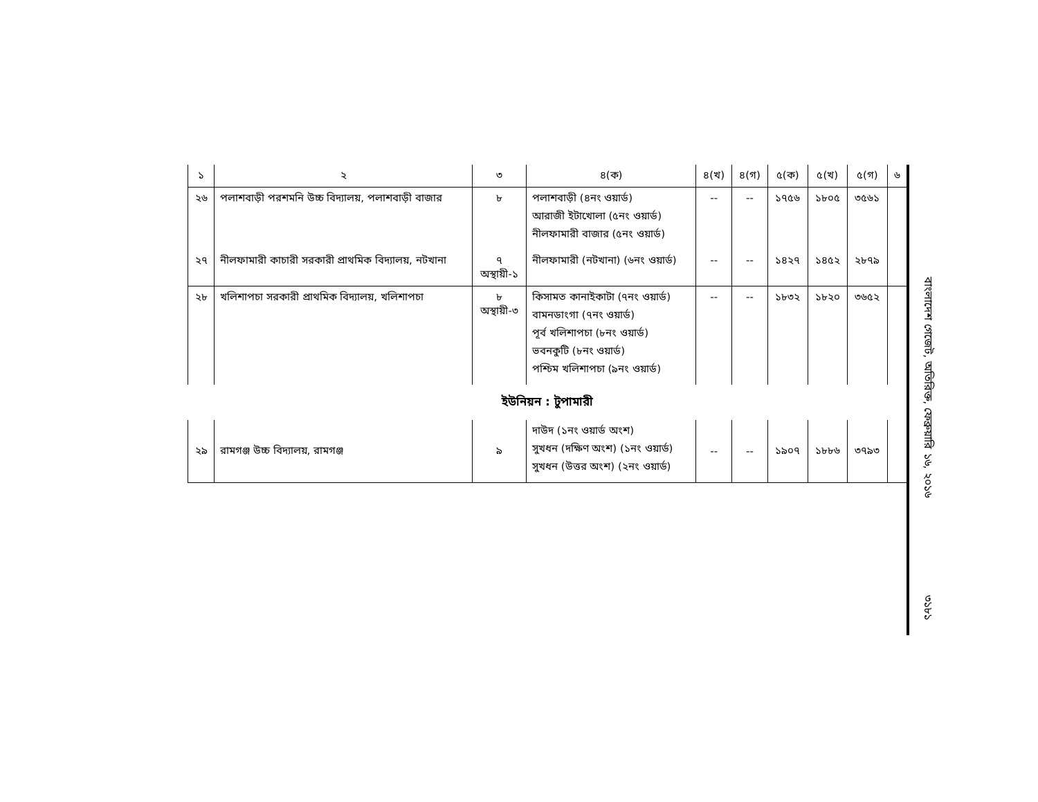| ১ | ২ | ৩ | ৪(ক) | ৪(খ) | ৪(গ) | ৫(ক) | ৫(খ) | ৫(গ) | ৬ |
| --- | --- | --- | --- | --- | --- | --- | --- | --- | --- |
| ২৬ | পলাশবাড়ী পরশমনি উচ্চ বিদ্যালয়, পলাশবাড়ী বাজার | ৮ | পলাশবাড়ী (৪নং ওয়ার্ড) আরাজী ইটাখোলা (৫নং ওয়ার্ড) নীলফামারী বাজার (৫নং ওয়ার্ড) | -- | -- | ১৭৫৬ | ১৮০৫ | ৩৫৬১ | |
| ২৭ | নীলফামারী কাচারী সরকারী প্রাথমিক বিদ্যালয়, নটখানা | ৭ অস্থায়ী-১ | নীলফামারী (নটখানা) (৬নং ওয়ার্ড) | -- | -- | ১৪২৭ | ১৪৫২ | ২৮৭৯ | |
| ২৮ | খলিশাপচা সরকারী প্রাথমিক বিদ্যালয়, খলিশাপচা | ৮ অস্থায়ী-৩ | কিসামত কানাইকাটা (৭নং ওয়ার্ড) বামনডাংগা (৭নং ওয়ার্ড) পূর্ব খলিশাপচা (৮নং ওয়ার্ড) ভবনকুটি (৮নং ওয়ার্ড) পশ্চিম খলিশাপচা (৯নং ওয়ার্ড) | -- | -- | ১৮৩২ | ১৮২০ | ৩৬৫২ | |
| ইউনিয়ন : টুপামারী | | | | | | | | | |
| ২৯ | রামগঞ্জ উচ্চ বিদ্যালয়, রামগঞ্জ | ৯ | দাউদ (১নং ওয়ার্ড অংশ) সুখধন (দক্ষিণ অংশ) (১নং ওয়ার্ড) সুখধন (উত্তর অংশ) (২নং ওয়ার্ড) | -- | -- | ১৯০৭ | ১৮৮৬ | ৩৭৯৩ | |
বাংলাদেশ গেজেট, অতিরিক্ত, ফেব্রুয়ারি ১৬, ২০১৬
৩১৮১